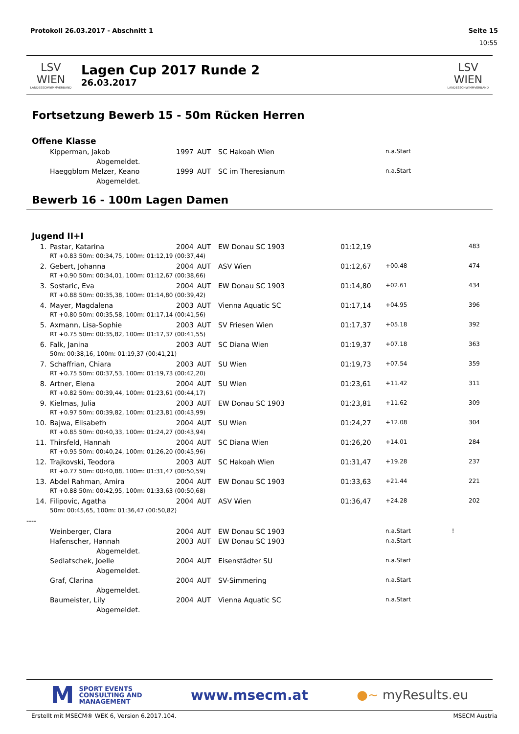Protokoll 26.03.2017 - Abschnitt 1 Seite 15
10:55
LSV WIEN
LANDESSCHWIMMVERBAND
Lagen Cup 2017 Runde 2
26.03.2017
LSV WIEN
LANDESSCHWIMMVERBAND
Fortsetzung Bewerb 15 - 50m Rücken Herren
Offene Klasse
| | Kipperman, Jakob | 1997 | AUT | SC Hakoah Wien | | n.a.Start |
| | Abgemeldet. | | | | | |
| | Haeggblom Melzer, Keano | 1999 | AUT | SC im Theresianum | | n.a.Start |
| | Abgemeldet. | | | | | |
Bewerb 16 - 100m Lagen Damen
Jugend II+I
| 1. | | Pastar, Katarina | 2004 | AUT | EW Donau SC 1903 | 01:12,19 | | 483 |
| | | RT +0.83 50m: 00:34,75, 100m: 01:12,19 (00:37,44) | | | | | | |
| 2. | | Gebert, Johanna | 2004 | AUT | ASV Wien | 01:12,67 | +00.48 | 474 |
| | | RT +0.90 50m: 00:34,01, 100m: 01:12,67 (00:38,66) | | | | | | |
| 3. | | Sostaric, Eva | 2004 | AUT | EW Donau SC 1903 | 01:14,80 | +02.61 | 434 |
| | | RT +0.88 50m: 00:35,38, 100m: 01:14,80 (00:39,42) | | | | | | |
| 4. | | Mayer, Magdalena | 2003 | AUT | Vienna Aquatic SC | 01:17,14 | +04.95 | 396 |
| | | RT +0.80 50m: 00:35,58, 100m: 01:17,14 (00:41,56) | | | | | | |
| 5. | | Axmann, Lisa-Sophie | 2003 | AUT | SV Friesen Wien | 01:17,37 | +05.18 | 392 |
| | | RT +0.75 50m: 00:35,82, 100m: 01:17,37 (00:41,55) | | | | | | |
| 6. | | Falk, Janina | 2003 | AUT | SC Diana Wien | 01:19,37 | +07.18 | 363 |
| | | 50m: 00:38,16, 100m: 01:19,37 (00:41,21) | | | | | | |
| 7. | | Schaffrian, Chiara | 2003 | AUT | SU Wien | 01:19,73 | +07.54 | 359 |
| | | RT +0.75 50m: 00:37,53, 100m: 01:19,73 (00:42,20) | | | | | | |
| 8. | | Artner, Elena | 2004 | AUT | SU Wien | 01:23,61 | +11.42 | 311 |
| | | RT +0.82 50m: 00:39,44, 100m: 01:23,61 (00:44,17) | | | | | | |
| 9. | | Kielmas, Julia | 2003 | AUT | EW Donau SC 1903 | 01:23,81 | +11.62 | 309 |
| | | RT +0.97 50m: 00:39,82, 100m: 01:23,81 (00:43,99) | | | | | | |
| 10. | | Bajwa, Elisabeth | 2004 | AUT | SU Wien | 01:24,27 | +12.08 | 304 |
| | | RT +0.85 50m: 00:40,33, 100m: 01:24,27 (00:43,94) | | | | | | |
| 11. | | Thirsfeld, Hannah | 2004 | AUT | SC Diana Wien | 01:26,20 | +14.01 | 284 |
| | | RT +0.95 50m: 00:40,24, 100m: 01:26,20 (00:45,96) | | | | | | |
| 12. | | Trajkovski, Teodora | 2003 | AUT | SC Hakoah Wien | 01:31,47 | +19.28 | 237 |
| | | RT +0.77 50m: 00:40,88, 100m: 01:31,47 (00:50,59) | | | | | | |
| 13. | | Abdel Rahman, Amira | 2004 | AUT | EW Donau SC 1903 | 01:33,63 | +21.44 | 221 |
| | | RT +0.88 50m: 00:42,95, 100m: 01:33,63 (00:50,68) | | | | | | |
| 14. | | Filipovic, Agatha | 2004 | AUT | ASV Wien | 01:36,47 | +24.28 | 202 |
| | | 50m: 00:45,65, 100m: 01:36,47 (00:50,82) | | | | | | |
| ---- | | | | | | | | |
| | | Weinberger, Clara | 2004 | AUT | EW Donau SC 1903 | | n.a.Start ! | |
| | | Hafenscher, Hannah | 2003 | AUT | EW Donau SC 1903 | | n.a.Start | |
| | | Abgemeldet. | | | | | | |
| | | Sedlatschek, Joelle | 2004 | AUT | Eisenstädter SU | | n.a.Start | |
| | | Abgemeldet. | | | | | | |
| | | Graf, Clarina | 2004 | AUT | SV-Simmering | | n.a.Start | |
| | | Abgemeldet. | | | | | | |
| | | Baumeister, Lily | 2004 | AUT | Vienna Aquatic SC | | n.a.Start | |
| | | Abgemeldet. | | | | | | |
M SPORT EVENTS
CONSULTING AND
MANAGEMENT
www.msecm.at ●~ myResults.eu
Erstellt mit MSECM® WEK 6, Version 6.2017.104. MSECM Austria